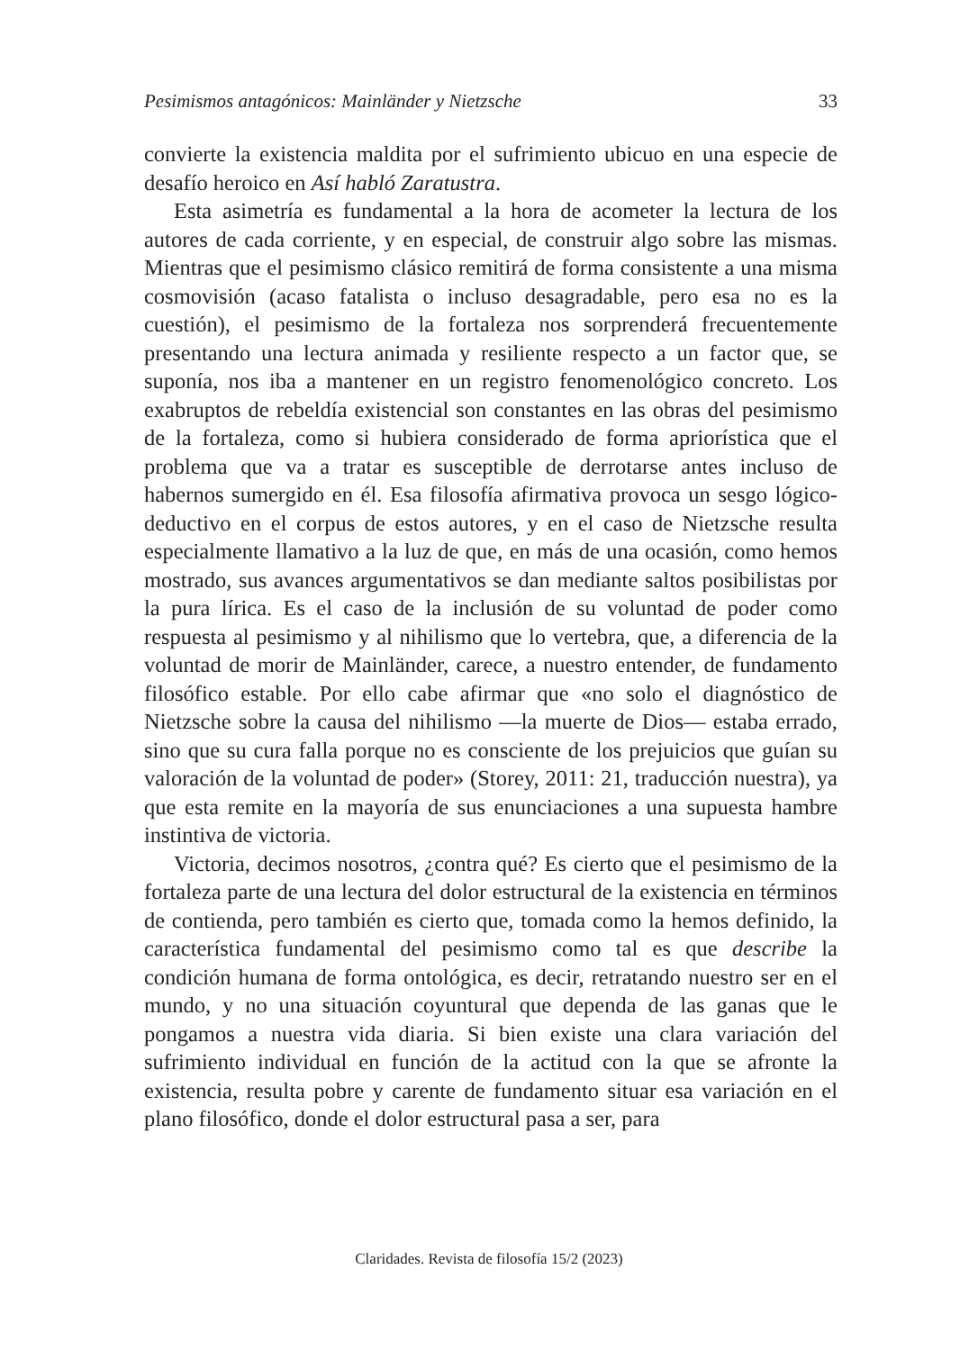Pesimismos antagónicos: Mainländer y Nietzsche 33
convierte la existencia maldita por el sufrimiento ubicuo en una especie de desafío heroico en Así habló Zaratustra.
Esta asimetría es fundamental a la hora de acometer la lectura de los autores de cada corriente, y en especial, de construir algo sobre las mismas. Mientras que el pesimismo clásico remitirá de forma consistente a una misma cosmovisión (acaso fatalista o incluso desagradable, pero esa no es la cuestión), el pesimismo de la fortaleza nos sorprenderá frecuentemente presentando una lectura animada y resiliente respecto a un factor que, se suponía, nos iba a mantener en un registro fenomenológico concreto. Los exabruptos de rebeldía existencial son constantes en las obras del pesimismo de la fortaleza, como si hubiera considerado de forma apriorística que el problema que va a tratar es susceptible de derrotarse antes incluso de habernos sumergido en él. Esa filosofía afirmativa provoca un sesgo lógico-deductivo en el corpus de estos autores, y en el caso de Nietzsche resulta especialmente llamativo a la luz de que, en más de una ocasión, como hemos mostrado, sus avances argumentativos se dan mediante saltos posibilistas por la pura lírica. Es el caso de la inclusión de su voluntad de poder como respuesta al pesimismo y al nihilismo que lo vertebra, que, a diferencia de la voluntad de morir de Mainländer, carece, a nuestro entender, de fundamento filosófico estable. Por ello cabe afirmar que «no solo el diagnóstico de Nietzsche sobre la causa del nihilismo —la muerte de Dios— estaba errado, sino que su cura falla porque no es consciente de los prejuicios que guían su valoración de la voluntad de poder» (Storey, 2011: 21, traducción nuestra), ya que esta remite en la mayoría de sus enunciaciones a una supuesta hambre instintiva de victoria.
Victoria, decimos nosotros, ¿contra qué? Es cierto que el pesimismo de la fortaleza parte de una lectura del dolor estructural de la existencia en términos de contienda, pero también es cierto que, tomada como la hemos definido, la característica fundamental del pesimismo como tal es que describe la condición humana de forma ontológica, es decir, retratando nuestro ser en el mundo, y no una situación coyuntural que dependa de las ganas que le pongamos a nuestra vida diaria. Si bien existe una clara variación del sufrimiento individual en función de la actitud con la que se afronte la existencia, resulta pobre y carente de fundamento situar esa variación en el plano filosófico, donde el dolor estructural pasa a ser, para
Claridades. Revista de filosofía 15/2 (2023)